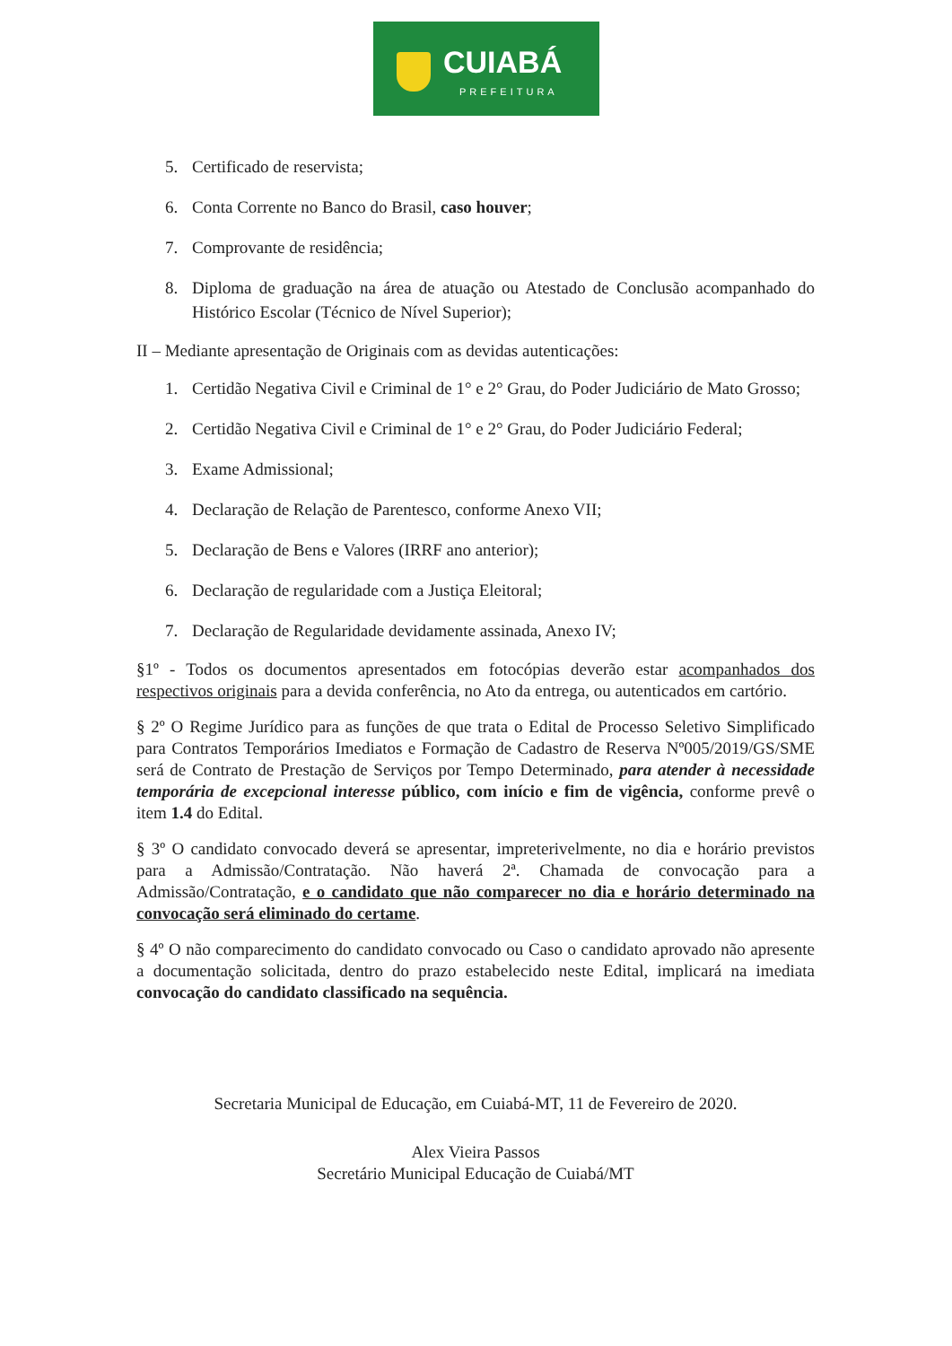CUIABÁ
PREFEITURA
5. Certificado de reservista;
6. Conta Corrente no Banco do Brasil, caso houver;
7. Comprovante de residência;
8. Diploma de graduação na área de atuação ou Atestado de Conclusão acompanhado do Histórico Escolar (Técnico de Nível Superior);
II – Mediante apresentação de Originais com as devidas autenticações:
1. Certidão Negativa Civil e Criminal de 1° e 2° Grau, do Poder Judiciário de Mato Grosso;
2. Certidão Negativa Civil e Criminal de 1° e 2° Grau, do Poder Judiciário Federal;
3. Exame Admissional;
4. Declaração de Relação de Parentesco, conforme Anexo VII;
5. Declaração de Bens e Valores (IRRF ano anterior);
6. Declaração de regularidade com a Justiça Eleitoral;
7. Declaração de Regularidade devidamente assinada, Anexo IV;
§1º - Todos os documentos apresentados em fotocópias deverão estar acompanhados dos respectivos originais para a devida conferência, no Ato da entrega, ou autenticados em cartório.
§ 2º O Regime Jurídico para as funções de que trata o Edital de Processo Seletivo Simplificado para Contratos Temporários Imediatos e Formação de Cadastro de Reserva Nº005/2019/GS/SME será de Contrato de Prestação de Serviços por Tempo Determinado, para atender à necessidade temporária de excepcional interesse público, com início e fim de vigência, conforme prevê o item 1.4 do Edital.
§ 3º O candidato convocado deverá se apresentar, impreterivelmente, no dia e horário previstos para a Admissão/Contratação. Não haverá 2ª. Chamada de convocação para a Admissão/Contratação, e o candidato que não comparecer no dia e horário determinado na convocação será eliminado do certame.
§ 4º O não comparecimento do candidato convocado ou Caso o candidato aprovado não apresente a documentação solicitada, dentro do prazo estabelecido neste Edital, implicará na imediata convocação do candidato classificado na sequência.
Secretaria Municipal de Educação, em Cuiabá-MT, 11 de Fevereiro de 2020.
Alex Vieira Passos
Secretário Municipal Educação de Cuiabá/MT